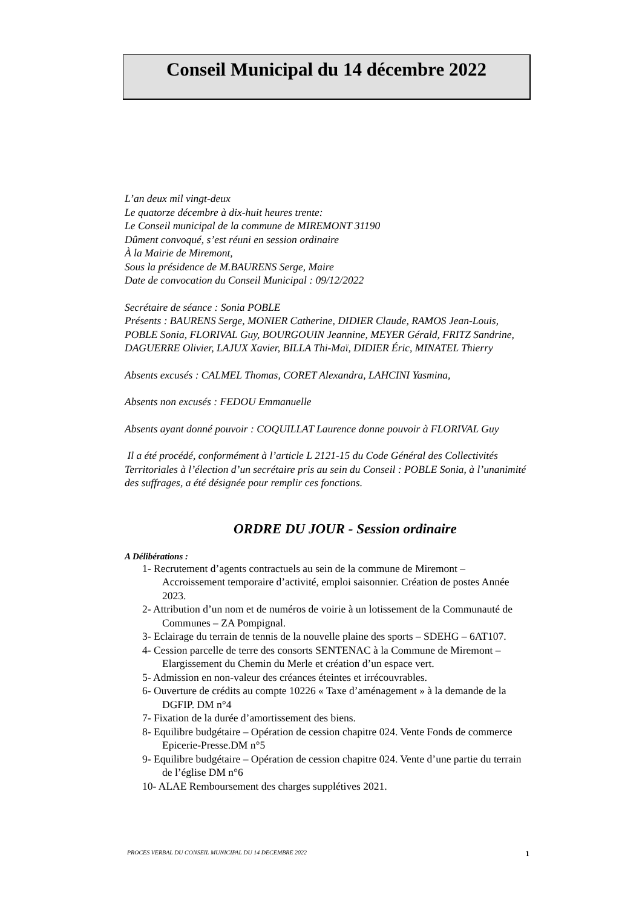Conseil Municipal du 14 décembre 2022
L’an deux mil vingt-deux
Le quatorze décembre à dix-huit heures trente:
Le Conseil municipal de la commune de MIREMONT 31190
Dûment convoqué, s’est réuni en session ordinaire
À la Mairie de Miremont,
Sous la présidence de M.BAURENS Serge, Maire
Date de convocation du Conseil Municipal : 09/12/2022
Secrétaire de séance : Sonia POBLE
Présents : BAURENS Serge, MONIER Catherine, DIDIER Claude, RAMOS Jean-Louis, POBLE Sonia, FLORIVAL Guy, BOURGOUIN Jeannine, MEYER Gérald, FRITZ Sandrine, DAGUERRE Olivier, LAJUX Xavier, BILLA Thi-Maï, DIDIER Éric, MINATEL Thierry
Absents excusés : CALMEL Thomas, CORET Alexandra, LAHCINI Yasmina,
Absents non excusés : FEDOU Emmanuelle
Absents ayant donné pouvoir : COQUILLAT Laurence donne pouvoir à FLORIVAL Guy
Il a été procédé, conformément à l’article L 2121-15 du Code Général des Collectivités Territoriales à l’élection d’un secrétaire pris au sein du Conseil : POBLE Sonia, à l’unanimité des suffrages, a été désignée pour remplir ces fonctions.
ORDRE DU JOUR - Session ordinaire
A Délibérations :
1- Recrutement d’agents contractuels au sein de la commune de Miremont – Accroissement temporaire d’activité, emploi saisonnier. Création de postes Année 2023.
2- Attribution d’un nom et de numéros de voirie à un lotissement de la Communauté de Communes – ZA Pompignal.
3- Eclairage du terrain de tennis de la nouvelle plaine des sports – SDEHG – 6AT107.
4- Cession parcelle de terre des consorts SENTENAC à la Commune de Miremont – Elargissement du Chemin du Merle et création d’un espace vert.
5- Admission en non-valeur des créances éteintes et irrécouvrables.
6- Ouverture de crédits au compte 10226 « Taxe d’aménagement » à la demande de la DGFIP. DM n°4
7- Fixation de la durée d’amortissement des biens.
8- Equilibre budgétaire – Opération de cession chapitre 024. Vente Fonds de commerce Epicerie-Presse.DM n°5
9- Equilibre budgétaire – Opération de cession chapitre 024. Vente d’une partie du terrain de l’église DM n°6
10- ALAE Remboursement des charges supplétives 2021.
PROCES VERBAL DU CONSEIL MUNICIPAL DU 14 DECEMBRE 2022 1